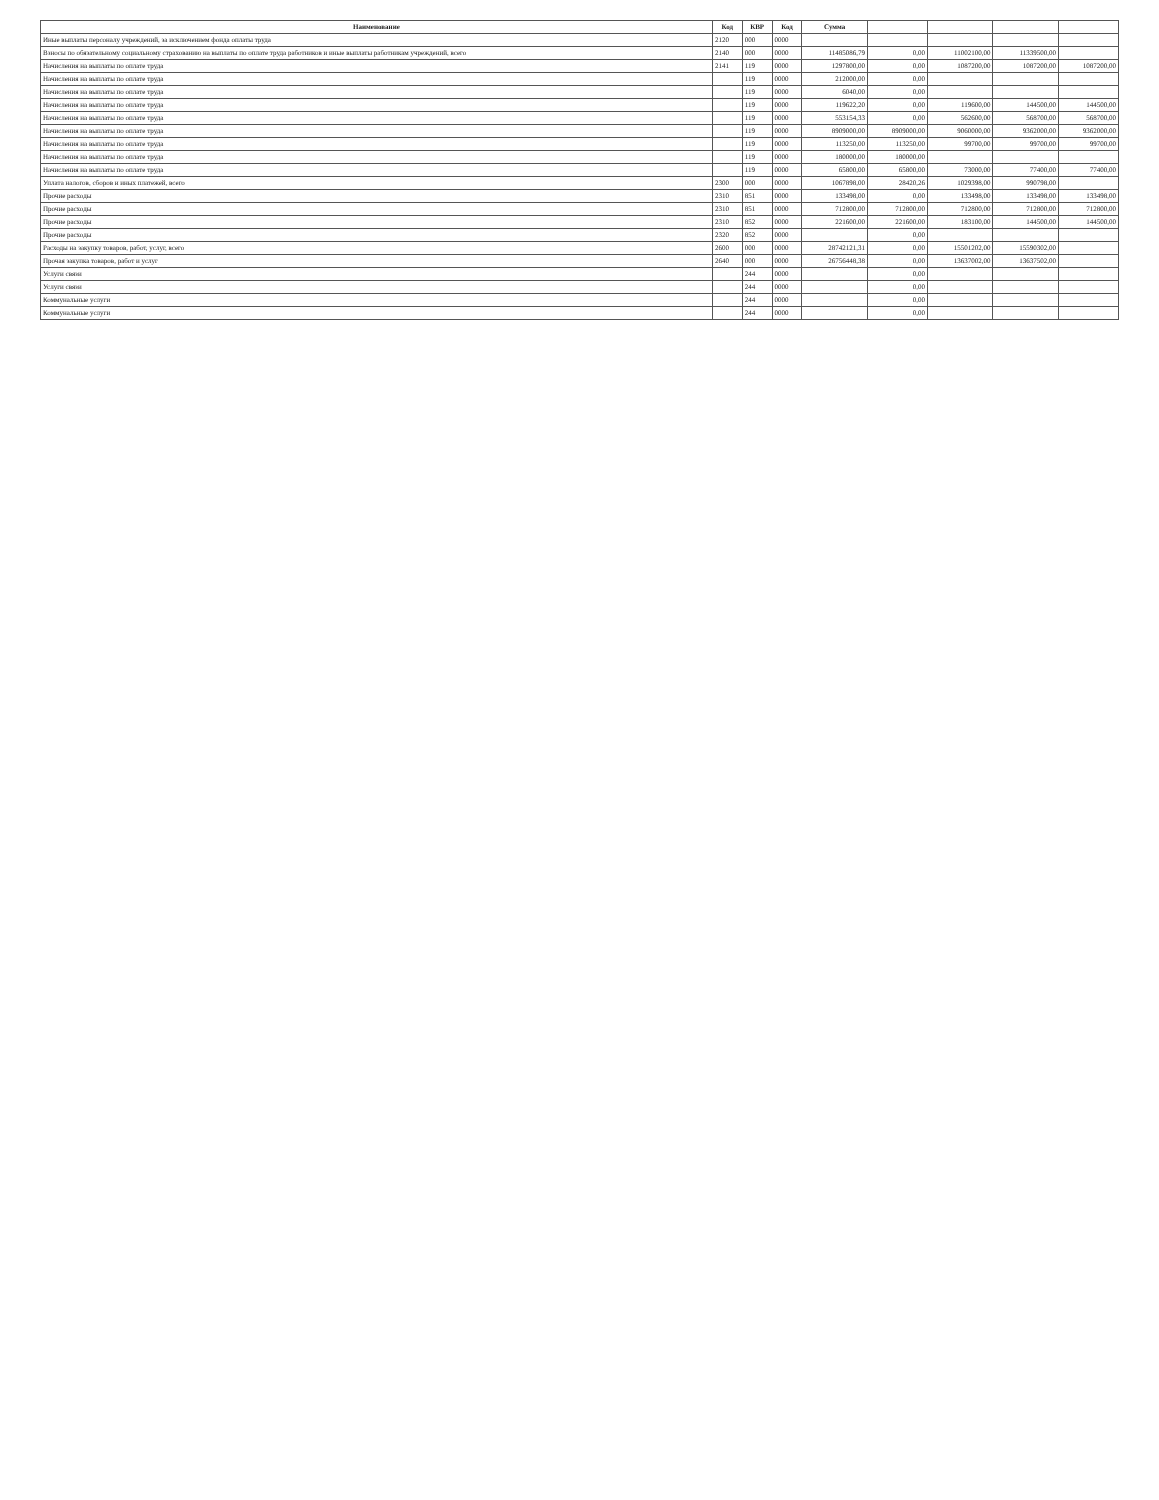| Наименование | Код | КВР | Код | Сумма | | | | |
| --- | --- | --- | --- | --- | --- | --- | --- | --- |
| Иные выплаты персоналу учреждений, за исключением фонда оплаты труда | 2120 | 000 | 0000 | | | | | |
| Взносы по обязательному социальному страхованию на выплаты по оплате труда работников и иные выплаты работникам учреждений, всего | 2140 | 000 | 0000 | 11485086,79 | 0,00 | 11002100,00 | 11339500,00 | |
| Начисления на выплаты по оплате труда | 2141 | 119 | 0000 | 1297800,00 | 0,00 | 1087200,00 | 1087200,00 | 1087200,00 |
| Начисления на выплаты по оплате труда | | 119 | 0000 | 212000,00 | 0,00 | | | |
| Начисления на выплаты по оплате труда | | 119 | 0000 | 6040,00 | 0,00 | | | |
| Начисления на выплаты по оплате труда | | 119 | 0000 | 119622,20 | 0,00 | 119600,00 | 144500,00 | 144500,00 |
| Начисления на выплаты по оплате труда | | 119 | 0000 | 553154,33 | 0,00 | 562600,00 | 568700,00 | 568700,00 |
| Начисления на выплаты по оплате труда | | 119 | 0000 | 8909000,00 | 8909000,00 | 9060000,00 | 9362000,00 | 9362000,00 |
| Начисления на выплаты по оплате труда | | 119 | 0000 | 113250,00 | 113250,00 | 99700,00 | 99700,00 | 99700,00 |
| Начисления на выплаты по оплате труда | | 119 | 0000 | 180000,00 | 180000,00 | | | |
| Начисления на выплаты по оплате труда | | 119 | 0000 | 65800,00 | 65800,00 | 73000,00 | 77400,00 | 77400,00 |
| Уплата налогов, сборов и иных платежей, всего | 2300 | 000 | 0000 | 1067898,00 | 28420,26 | 1029398,00 | 990798,00 | |
| Прочие расходы | 2310 | 851 | 0000 | 133498,00 | 0,00 | 133498,00 | 133498,00 | 133498,00 |
| Прочие расходы | 2310 | 851 | 0000 | 712800,00 | 712800,00 | 712800,00 | 712800,00 | 712800,00 |
| Прочие расходы | 2310 | 852 | 0000 | 221600,00 | 221600,00 | 183100,00 | 144500,00 | 144500,00 |
| Прочие расходы | 2320 | 852 | 0000 | | 0,00 | | | |
| Расходы на закупку товаров, работ, услуг, всего | 2600 | 000 | 0000 | 28742121,31 | 0,00 | 15501202,00 | 15590302,00 | |
| Прочая закупка товаров, работ и услуг | 2640 | 000 | 0000 | 26756448,38 | 0,00 | 13637002,00 | 13637502,00 | |
| Услуги связи | | 244 | 0000 | | 0,00 | | | |
| Услуги связи | | 244 | 0000 | | 0,00 | | | |
| Коммунальные услуги | | 244 | 0000 | | 0,00 | | | |
| Коммунальные услуги | | 244 | 0000 | | 0,00 | | | |